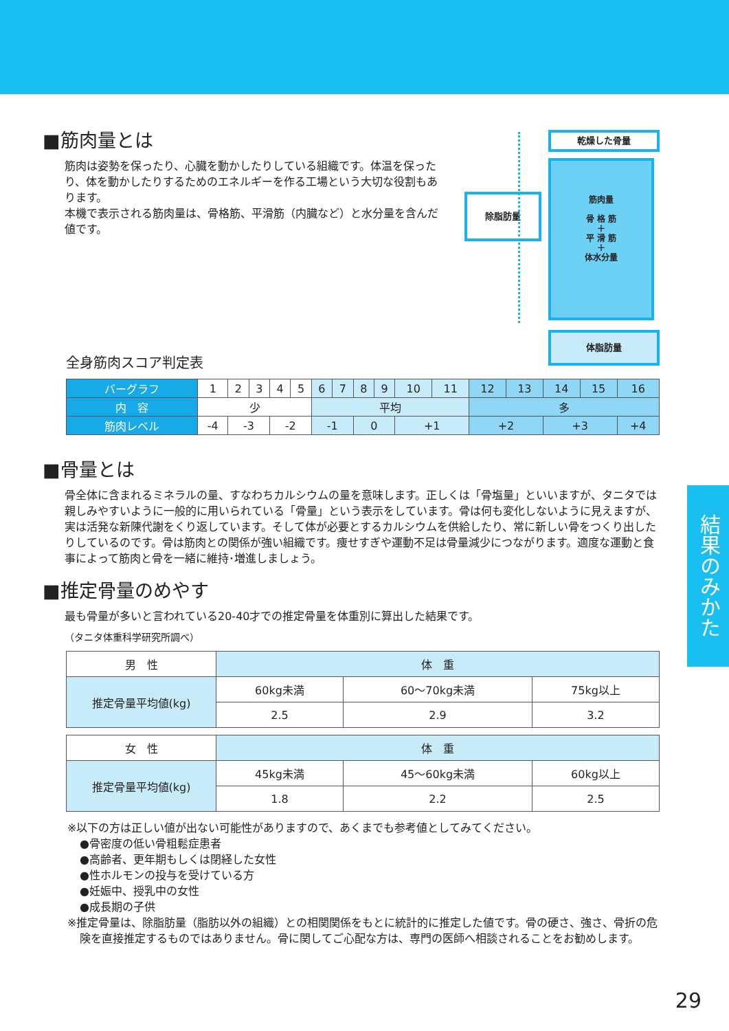■筋肉量とは
筋肉は姿勢を保ったり、心臓を動かしたりしている組織です。体温を保ったり、体を動かしたりするためのエネルギーを作る工場という大切な役割もあります。
本機で表示される筋肉量は、骨格筋、平滑筋（内臓など）と水分量を含んだ値です。
乾燥した骨量
除脂肪量
筋肉量
骨 格 筋
＋
平 滑 筋
＋
体水分量
体脂肪量
全身筋肉スコア判定表
| バーグラフ | 1 | 2 | 3 | 4 | 5 | 6 | 7 | 8 | 9 | 10 | 11 | 12 | 13 | 14 | 15 | 16 |
| 内 容 | 少 | | | | | 平均 | | | | | | 多 | | | | |
| 筋肉レベル | -4 | -3 | | -2 | | -1 | | 0 | | +1 | | +2 | | +3 | | +4 |
■骨量とは
骨全体に含まれるミネラルの量、すなわちカルシウムの量を意味します。正しくは「骨塩量」といいますが、タニタでは親しみやすいように一般的に用いられている「骨量」という表示をしています。骨は何も変化しないように見えますが、実は活発な新陳代謝をくり返しています。そして体が必要とするカルシウムを供給したり、常に新しい骨をつくり出したりしているのです。骨は筋肉との関係が強い組織です。痩せすぎや運動不足は骨量減少につながります。適度な運動と食事によって筋肉と骨を一緒に維持･増進しましょう。
■推定骨量のめやす
最も骨量が多いと言われている20-40才での推定骨量を体重別に算出した結果です。
（タニタ体重科学研究所調べ）
| 男 性 | 体 重 | | |
| --- | --- | --- | --- |
| 推定骨量平均値(kg) | 60kg未満 | 60～70kg未満 | 75kg以上 |
| | 2.5 | 2.9 | 3.2 |
| 女 性 | 体 重 | | |
| --- | --- | --- | --- |
| 推定骨量平均値(kg) | 45kg未満 | 45～60kg未満 | 60kg以上 |
| | 1.8 | 2.2 | 2.5 |
※以下の方は正しい値が出ない可能性がありますので、あくまでも参考値としてみてください。
●骨密度の低い骨粗鬆症患者
●高齢者、更年期もしくは閉経した女性
●性ホルモンの投与を受けている方
●妊娠中、授乳中の女性
●成長期の子供
※推定骨量は、除脂肪量（脂肪以外の組織）との相関関係をもとに統計的に推定した値です。骨の硬さ、強さ、骨折の危険を直接推定するものではありません。骨に関してご心配な方は、専門の医師へ相談されることをお勧めします。
結果のみかた
29